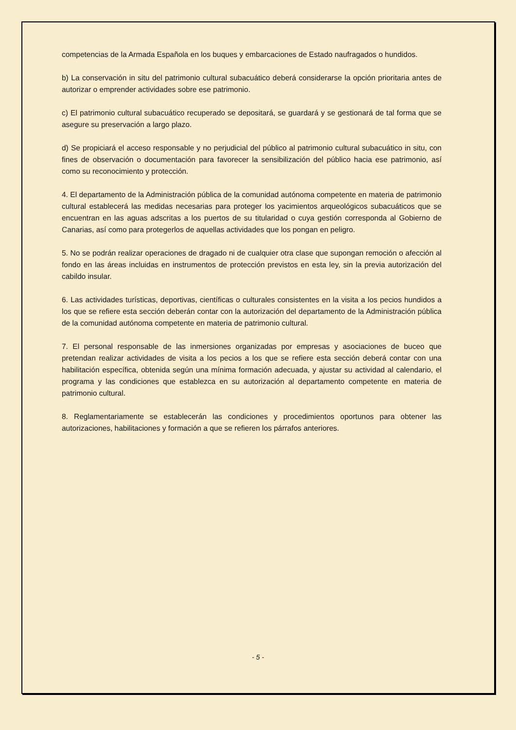competencias de la Armada Española en los buques y embarcaciones de Estado naufragados o hundidos.
b) La conservación in situ del patrimonio cultural subacuático deberá considerarse la opción prioritaria antes de autorizar o emprender actividades sobre ese patrimonio.
c) El patrimonio cultural subacuático recuperado se depositará, se guardará y se gestionará de tal forma que se asegure su preservación a largo plazo.
d) Se propiciará el acceso responsable y no perjudicial del público al patrimonio cultural subacuático in situ, con fines de observación o documentación para favorecer la sensibilización del público hacia ese patrimonio, así como su reconocimiento y protección.
4. El departamento de la Administración pública de la comunidad autónoma competente en materia de patrimonio cultural establecerá las medidas necesarias para proteger los yacimientos arqueológicos subacuáticos que se encuentran en las aguas adscritas a los puertos de su titularidad o cuya gestión corresponda al Gobierno de Canarias, así como para protegerlos de aquellas actividades que los pongan en peligro.
5. No se podrán realizar operaciones de dragado ni de cualquier otra clase que supongan remoción o afección al fondo en las áreas incluidas en instrumentos de protección previstos en esta ley, sin la previa autorización del cabildo insular.
6. Las actividades turísticas, deportivas, científicas o culturales consistentes en la visita a los pecios hundidos a los que se refiere esta sección deberán contar con la autorización del departamento de la Administración pública de la comunidad autónoma competente en materia de patrimonio cultural.
7. El personal responsable de las inmersiones organizadas por empresas y asociaciones de buceo que pretendan realizar actividades de visita a los pecios a los que se refiere esta sección deberá contar con una habilitación específica, obtenida según una mínima formación adecuada, y ajustar su actividad al calendario, el programa y las condiciones que establezca en su autorización al departamento competente en materia de patrimonio cultural.
8. Reglamentariamente se establecerán las condiciones y procedimientos oportunos para obtener las autorizaciones, habilitaciones y formación a que se refieren los párrafos anteriores.
- 5 -